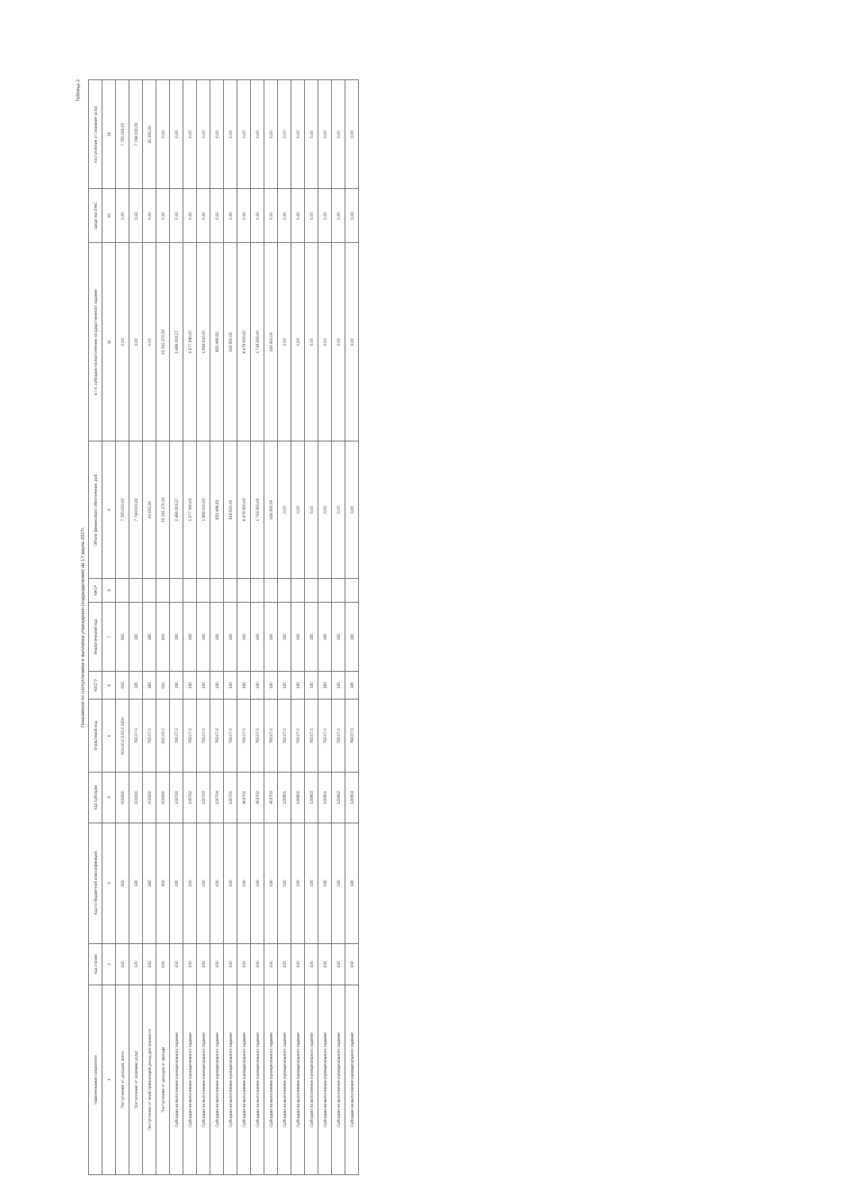Таблица 2
Показатели по поступлениям и выплатам учреждения (подразделения) на 17 марта 2017г.
| Наименование показателя | Код строки | Код по бюджетной классификации | Код субсидии | Отраслевой код | КОСГУ | Аналитический код | КФСР | Объем финансового обеспечения, руб. | в т.ч. субсидии на выполнение государственного задания | средства ОМС | поступления от оказания услуг |
| --- | --- | --- | --- | --- | --- | --- | --- | --- | --- | --- | --- |
| 1 | 2 | 3 | 4 | 5 | 6 | 7 | 8 | 9 | 11 | 15 | 16 |
| Поступления от доходов, всего | 100 | 000 | 000000 | 000.00.0 0.00.0 0000 | 000 | 000 | | 7 785 000,00 | 0,00 | 0,00 | 7 785 000,00 |
| Поступления от оказания услуг | 120 | 130 | 000000 | 763.07.0 | 130 | 130 | | 7 744 000,00 | 0,00 | 0,00 | 7 744 000,00 |
| Поступления от иной приносящей доход деятельности | 160 | 180 | 000000 | 763.07.0 | 180 | 180 | | 41 000,00 | 0,00 | 0,00 | 41 000,00 |
| Поступления от доходов от аренды | 000 | 000 | 000000 | 000.00.0 | 000 | 000 | | 13 310 270,00 | 13 310 270,00 | 0,00 | 0,00 |
| Субсидии на выполнение муниципального задания | 150 | 130 | 120702 | 763.07.0 | 130 | 130 | | 2 486 203,17 | 2 486 203,17 | 0,00 | 0,00 |
| Субсидии на выполнение муниципального задания | 150 | 130 | 120702 | 763.07.0 | 130 | 130 | | 1 377 340,00 | 1 377 340,00 | 0,00 | 0,00 |
| Субсидии на выполнение муниципального задания | 150 | 130 | 120703 | 763.07.0 | 130 | 130 | | 1 968 910,00 | 1 968 910,00 | 0,00 | 0,00 |
| Субсидии на выполнение муниципального задания | 150 | 130 | 120704 | 763.07.0 | 130 | 130 | | 833 496,83 | 833 496,83 | 0,00 | 0,00 |
| Субсидии на выполнение муниципального задания | 150 | 130 | 120705 | 763.07.0 | 130 | 130 | | 318 820,00 | 318 820,00 | 0,00 | 0,00 |
| Субсидии на выполнение муниципального задания | 150 | 130 | 401701 | 763.07.0 | 130 | 130 | | 6 478 900,00 | 6 478 900,00 | 0,00 | 0,00 |
| Субсидии на выполнение муниципального задания | 150 | 130 | 401702 | 763.07.0 | 130 | 130 | | 1 718 300,00 | 1 718 300,00 | 0,00 | 0,00 |
| Субсидии на выполнение муниципального задания | 150 | 130 | 401703 | 763.07.0 | 130 | 130 | | 128 300,00 | 128 300,00 | 0,00 | 0,00 |
| Субсидии на выполнение муниципального задания | 150 | 130 | 120801 | 763.07.0 | 130 | 130 | | 0,00 | 0,00 | 0,00 | 0,00 |
| Субсидии на выполнение муниципального задания | 150 | 130 | 120802 | 763.07.0 | 130 | 130 | | 0,00 | 0,00 | 0,00 | 0,00 |
| Субсидии на выполнение муниципального задания | 150 | 130 | 120803 | 763.07.0 | 130 | 130 | | 0,00 | 0,00 | 0,00 | 0,00 |
| Субсидии на выполнение муниципального задания | 150 | 130 | 120901 | 763.07.0 | 130 | 130 | | 0,00 | 0,00 | 0,00 | 0,00 |
| Субсидии на выполнение муниципального задания | 150 | 130 | 120902 | 763.07.0 | 130 | 130 | | 0,00 | 0,00 | 0,00 | 0,00 |
| Субсидии на выполнение муниципального задания | 150 | 130 | 120903 | 763.07.0 | 130 | 130 | | 0,00 | 0,00 | 0,00 | 0,00 |